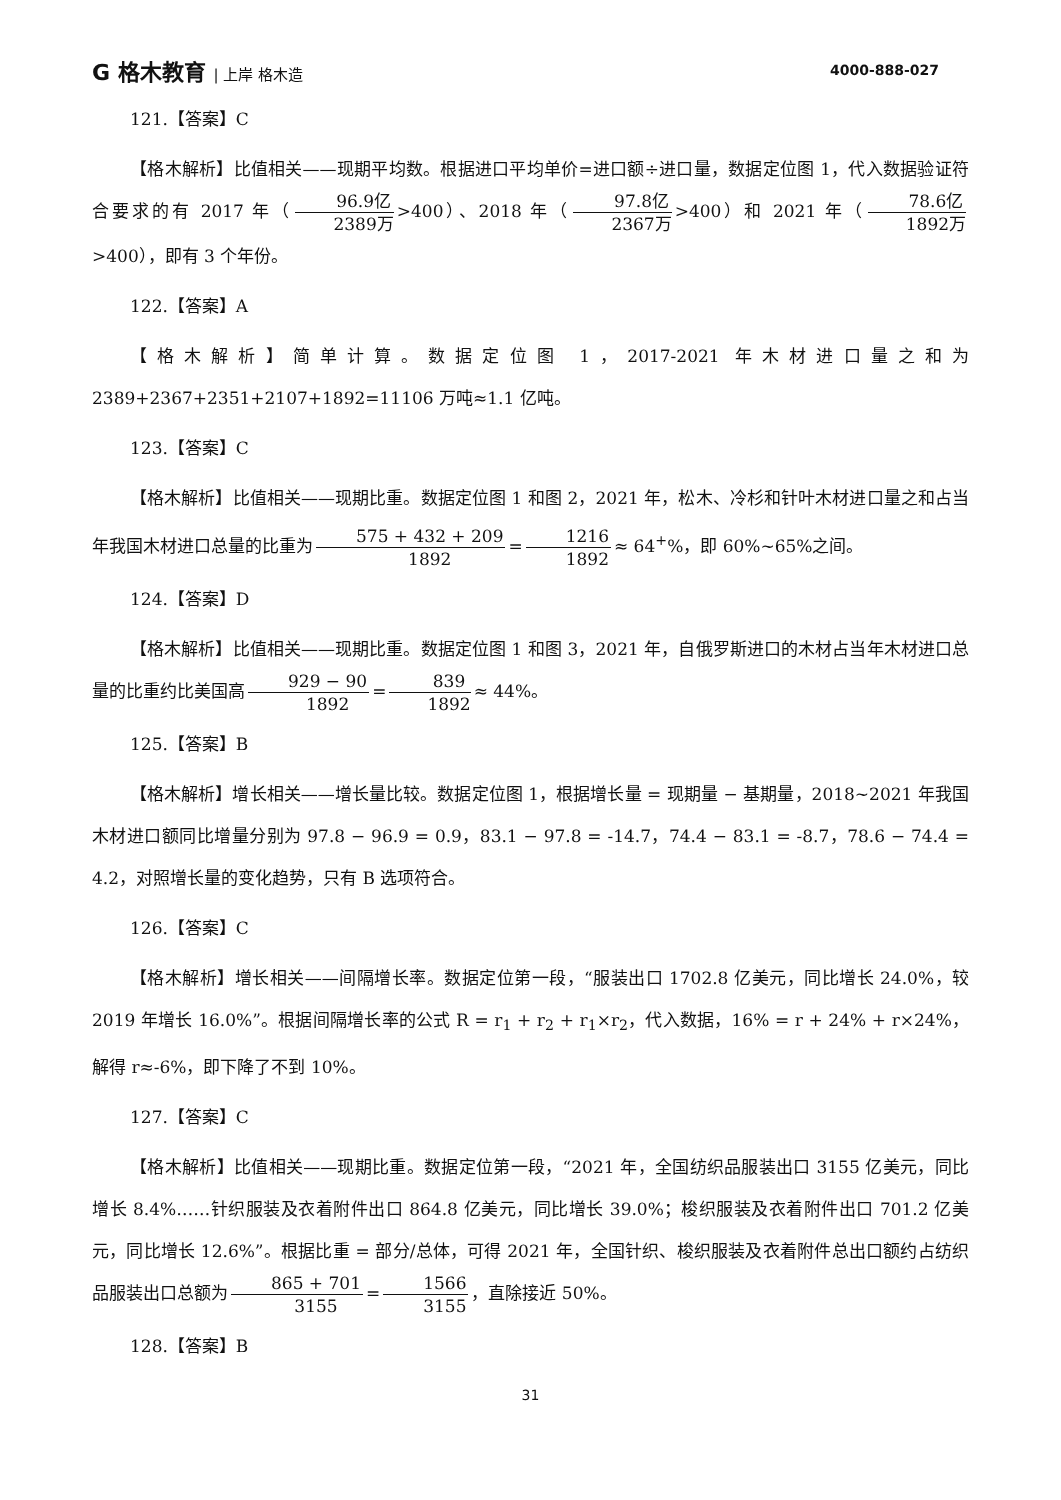G 格木教育 | 上岸 格木造 4000-888-027
121.【答案】C
【格木解析】比值相关——现期平均数。根据进口平均单价=进口额÷进口量，数据定位图 1，代入数据验证符合要求的有 2017 年（ 96.9亿 2389万 >400）、2018 年（ 97.8亿 2367万 >400）和 2021 年（ 78.6亿 1892万 >400），即有 3 个年份。
122.【答案】A
【格木解析】简单计算。数据定位图 1，2017-2021 年木材进口量之和为 2389+2367+2351+2107+1892=11106 万吨≈1.1 亿吨。
123.【答案】C
【格木解析】比值相关——现期比重。数据定位图 1 和图 2，2021 年，松木、冷杉和针叶木材进口量之和占当年我国木材进口总量的比重为 575 + 432 + 209 1892 = 1216 1892 ≈ 64<sup>+</sup>%，即 60%~65%之间。
124.【答案】D
【格木解析】比值相关——现期比重。数据定位图 1 和图 3，2021 年，自俄罗斯进口的木材占当年木材进口总量的比重约比美国高 929 − 90 1892 = 839 1892 ≈ 44%。
125.【答案】B
【格木解析】增长相关——增长量比较。数据定位图 1，根据增长量 = 现期量 − 基期量，2018~2021 年我国木材进口额同比增量分别为 97.8 − 96.9 = 0.9，83.1 − 97.8 = -14.7，74.4 − 83.1 = -8.7，78.6 − 74.4 = 4.2，对照增长量的变化趋势，只有 B 选项符合。
126.【答案】C
【格木解析】增长相关——间隔增长率。数据定位第一段，“服装出口 1702.8 亿美元，同比增长 24.0%，较 2019 年增长 16.0%”。根据间隔增长率的公式 R = r<sub>1</sub> + r<sub>2</sub> + r<sub>1</sub>×r<sub>2</sub>，代入数据，16% = r + 24% + r×24%，解得 r≈-6%，即下降了不到 10%。
127.【答案】C
【格木解析】比值相关——现期比重。数据定位第一段，“2021 年，全国纺织品服装出口 3155 亿美元，同比增长 8.4%……针织服装及衣着附件出口 864.8 亿美元，同比增长 39.0%；梭织服装及衣着附件出口 701.2 亿美元，同比增长 12.6%”。根据比重 = 部分/总体，可得 2021 年，全国针织、梭织服装及衣着附件总出口额约占纺织品服装出口总额为 865 + 701 3155 = 1566 3155 ，直除接近 50%。
128.【答案】B
31